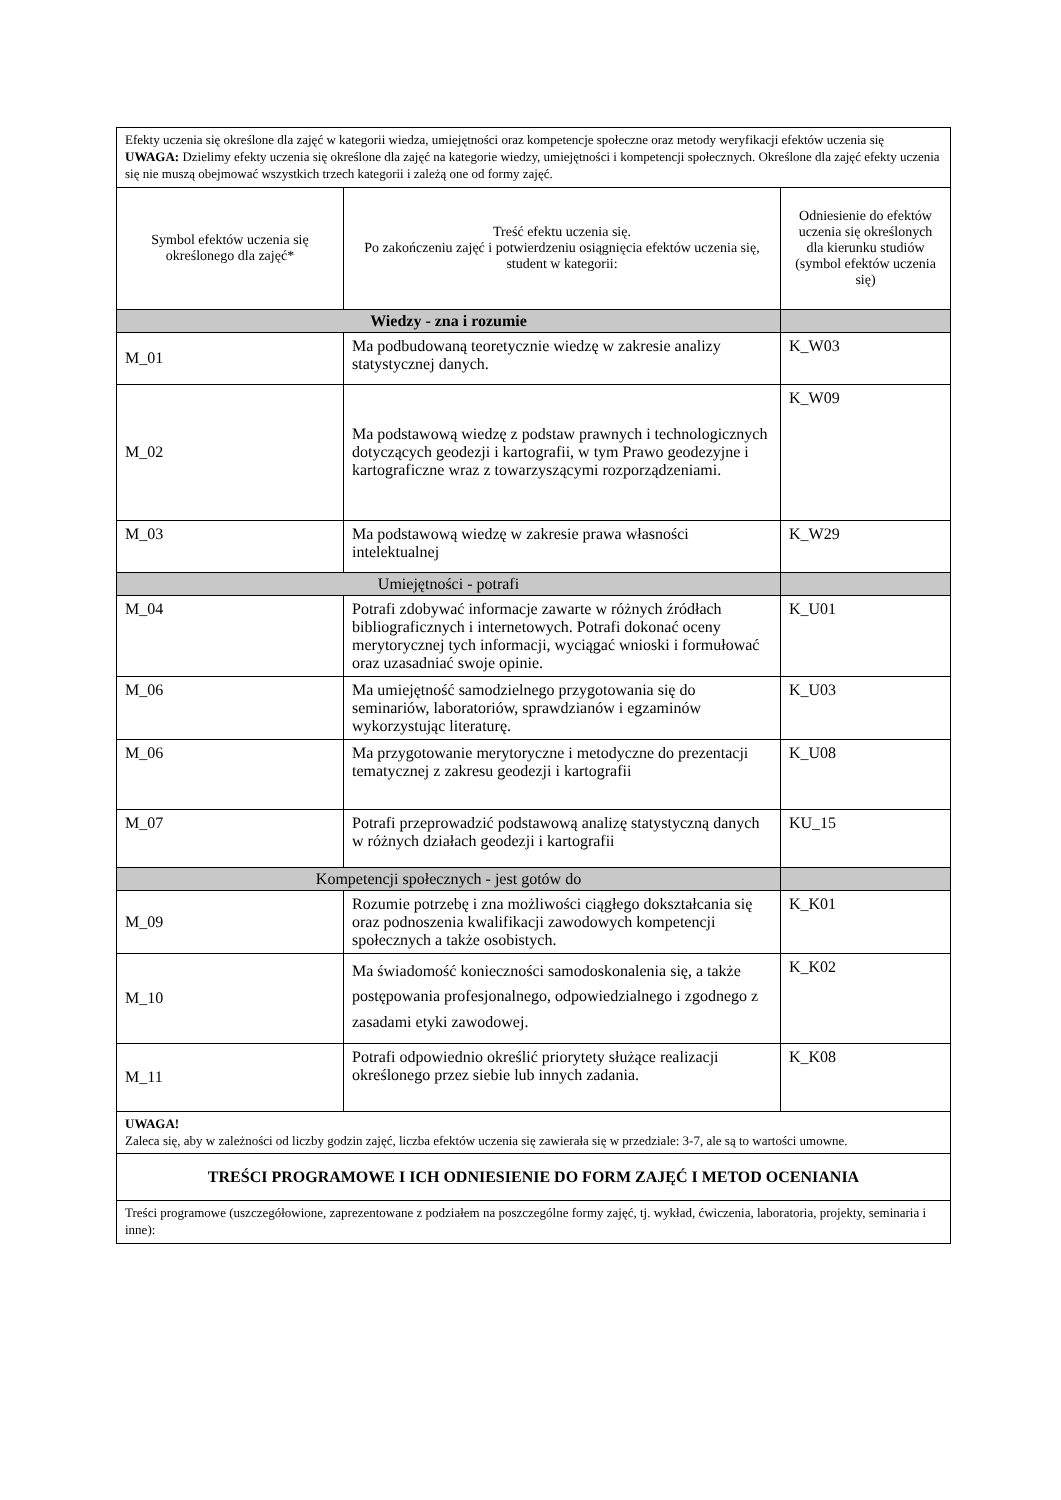| Efekty uczenia się określone dla zajęć w kategorii wiedza, umiejętności oraz kompetencje społeczne oraz metody weryfikacji efektów uczenia się UWAGA: Dzielimy efekty uczenia się określone dla zajęć na kategorie wiedzy, umiejętności i kompetencji społecznych. Określone dla zajęć efekty uczenia się nie muszą obejmować wszystkich trzech kategorii i zależą one od formy zajęć. | | |
| Symbol efektów uczenia się określonego dla zajęć* | Treść efektu uczenia się. Po zakończeniu zajęć i potwierdzeniu osiągnięcia efektów uczenia się, student w kategorii: | Odniesienie do efektów uczenia się określonych dla kierunku studiów (symbol efektów uczenia się) |
| Wiedzy - zna i rozumie | | |
| M_01 | Ma podbudowaną teoretycznie wiedzę w zakresie analizy statystycznej danych. | K_W03 |
| M_02 | Ma podstawową wiedzę z podstaw prawnych i technologicznych dotyczących geodezji i kartografii, w tym Prawo geodezyjne i kartograficzne wraz z towarzyszącymi rozporządzeniami. | K_W09 |
| M_03 | Ma podstawową wiedzę w zakresie prawa własności intelektualnej | K_W29 |
| Umiejętności - potrafi | | |
| M_04 | Potrafi zdobywać informacje zawarte w różnych źródłach bibliograficznych i internetowych. Potrafi dokonać oceny merytorycznej tych informacji, wyciągać wnioski i formułować oraz uzasadniać swoje opinie. | K_U01 |
| M_06 | Ma umiejętność samodzielnego przygotowania się do seminariów, laboratoriów, sprawdzianów i egzaminów wykorzystując literaturę. | K_U03 |
| M_06 | Ma przygotowanie merytoryczne i metodyczne do prezentacji tematycznej z zakresu geodezji i kartografii | K_U08 |
| M_07 | Potrafi przeprowadzić podstawową analizę statystyczną danych w różnych działach geodezji i kartografii | KU_15 |
| Kompetencji społecznych - jest gotów do | | |
| M_09 | Rozumie potrzebę i zna możliwości ciągłego dokształcania się oraz podnoszenia kwalifikacji zawodowych kompetencji społecznych a także osobistych. | K_K01 |
| M_10 | Ma świadomość konieczności samodoskonalenia się, a także postępowania profesjonalnego, odpowiedzialnego i zgodnego z zasadami etyki zawodowej. | K_K02 |
| M_11 | Potrafi odpowiednio określić priorytety służące realizacji określonego przez siebie lub innych zadania. | K_K08 |
| UWAGA! Zaleca się, aby w zależności od liczby godzin zajęć, liczba efektów uczenia się zawierała się w przedziale: 3-7, ale są to wartości umowne. | | |
| TREŚCI PROGRAMOWE I ICH ODNIESIENIE DO FORM ZAJĘĆ I METOD OCENIANIA | | |
| Treści programowe (uszczegółowione, zaprezentowane z podziałem na poszczególne formy zajęć, tj. wykład, ćwiczenia, laboratoria, projekty, seminaria i inne): | | |